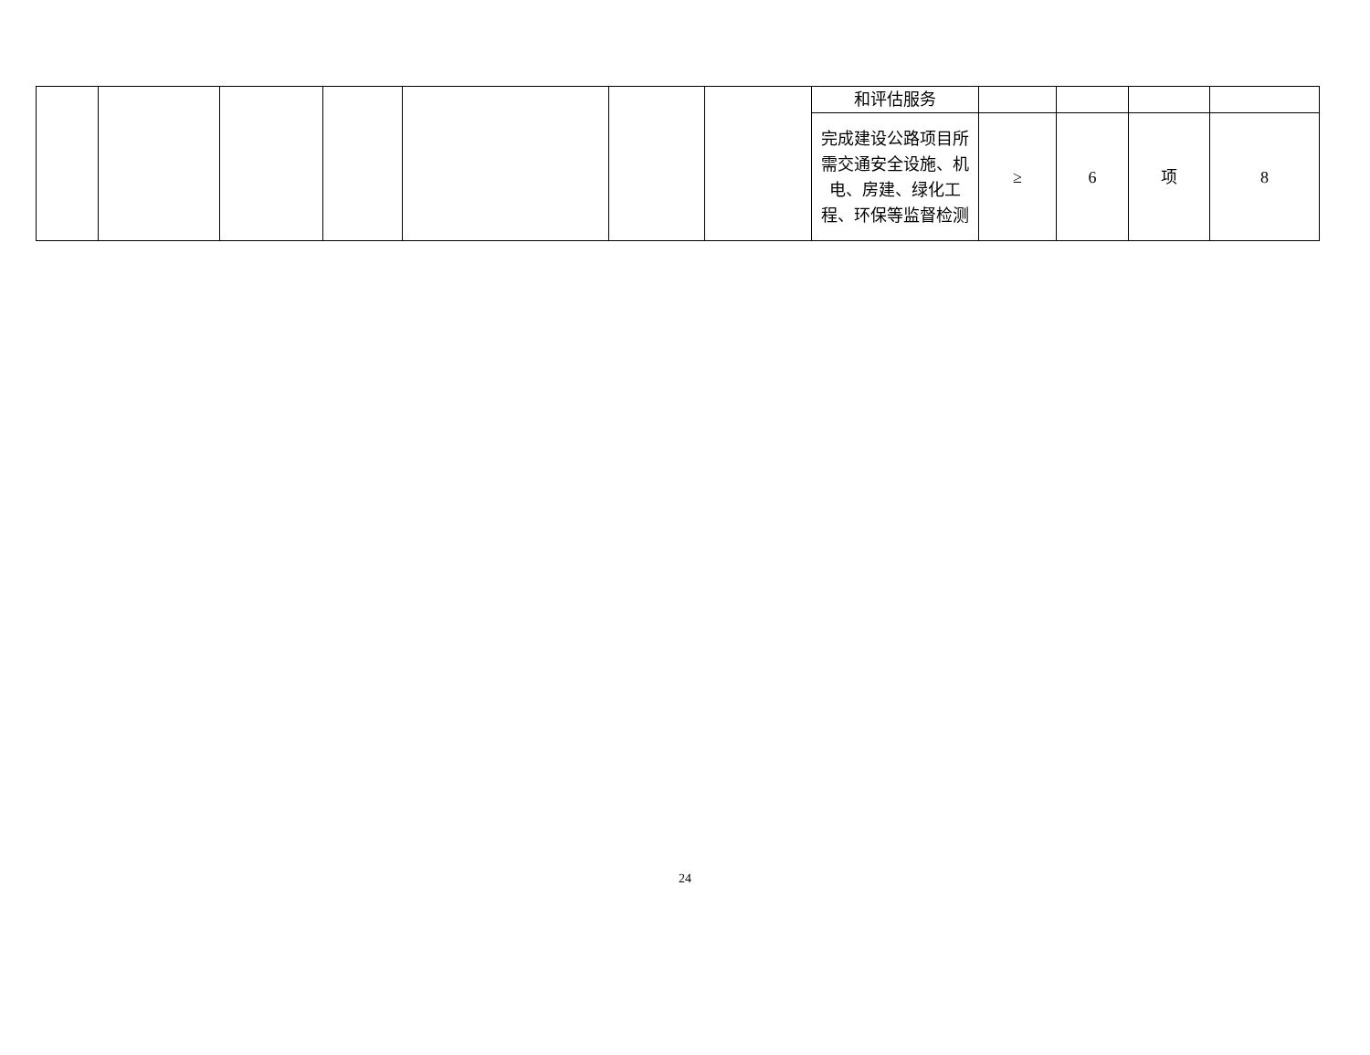| | | | | | | | 和评估服务 | | | | |
| | | | | | | | 完成建设公路项目所需交通安全设施、机电、房建、绿化工程、环保等监督检测 | ≥ | 6 | 项 | 8 |
24